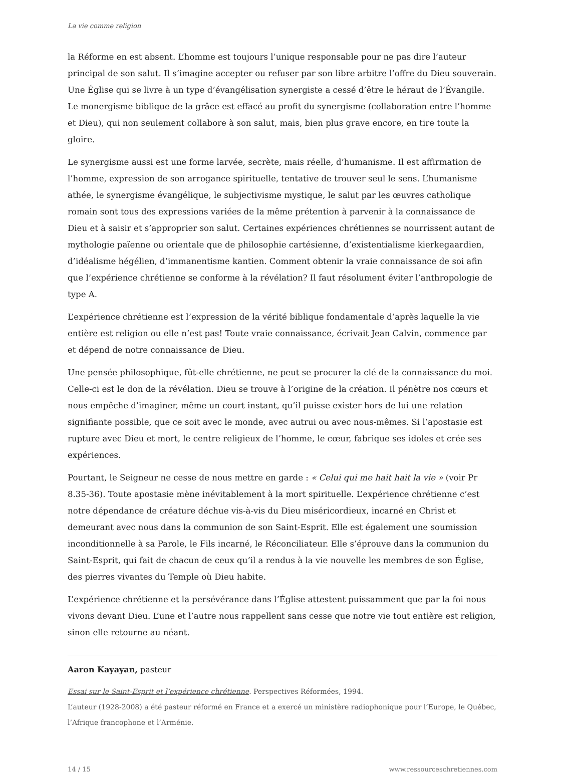La vie comme religion
la Réforme en est absent. L’homme est toujours l’unique responsable pour ne pas dire l’auteur principal de son salut. Il s’imagine accepter ou refuser par son libre arbitre l’offre du Dieu souverain. Une Église qui se livre à un type d’évangélisation synergiste a cessé d’être le héraut de l’Évangile. Le monergisme biblique de la grâce est effacé au profit du synergisme (collaboration entre l’homme et Dieu), qui non seulement collabore à son salut, mais, bien plus grave encore, en tire toute la gloire.
Le synergisme aussi est une forme larvée, secrète, mais réelle, d’humanisme. Il est affirmation de l’homme, expression de son arrogance spirituelle, tentative de trouver seul le sens. L’humanisme athée, le synergisme évangélique, le subjectivisme mystique, le salut par les œuvres catholique romain sont tous des expressions variées de la même prétention à parvenir à la connaissance de Dieu et à saisir et s’approprier son salut. Certaines expériences chrétiennes se nourrissent autant de mythologie païenne ou orientale que de philosophie cartésienne, d’existentialisme kierkegaardien, d’idéalisme hégélien, d’immanentisme kantien. Comment obtenir la vraie connaissance de soi afin que l’expérience chrétienne se conforme à la révélation? Il faut résolument éviter l’anthropologie de type A.
L’expérience chrétienne est l’expression de la vérité biblique fondamentale d’après laquelle la vie entière est religion ou elle n’est pas! Toute vraie connaissance, écrivait Jean Calvin, commence par et dépend de notre connaissance de Dieu.
Une pensée philosophique, fût-elle chrétienne, ne peut se procurer la clé de la connaissance du moi. Celle-ci est le don de la révélation. Dieu se trouve à l’origine de la création. Il pénètre nos cœurs et nous empêche d’imaginer, même un court instant, qu’il puisse exister hors de lui une relation signifiante possible, que ce soit avec le monde, avec autrui ou avec nous-mêmes. Si l’apostasie est rupture avec Dieu et mort, le centre religieux de l’homme, le cœur, fabrique ses idoles et crée ses expériences.
Pourtant, le Seigneur ne cesse de nous mettre en garde : « Celui qui me hait hait la vie » (voir Pr 8.35-36). Toute apostasie mène inévitablement à la mort spirituelle. L’expérience chrétienne c’est notre dépendance de créature déchue vis-à-vis du Dieu miséricordieux, incarné en Christ et demeurant avec nous dans la communion de son Saint-Esprit. Elle est également une soumission inconditionnelle à sa Parole, le Fils incarné, le Réconciliateur. Elle s’éprouve dans la communion du Saint-Esprit, qui fait de chacun de ceux qu’il a rendus à la vie nouvelle les membres de son Église, des pierres vivantes du Temple où Dieu habite.
L’expérience chrétienne et la persévérance dans l’Église attestent puissamment que par la foi nous vivons devant Dieu. L’une et l’autre nous rappellent sans cesse que notre vie tout entière est religion, sinon elle retourne au néant.
Aaron Kayayan, pasteur
Essai sur le Saint-Esprit et l’expérience chrétienne. Perspectives Réformées, 1994.
L’auteur (1928-2008) a été pasteur réformé en France et a exercé un ministère radiophonique pour l’Europe, le Québec, l’Afrique francophone et l’Arménie.
14 / 15 www.ressourceschretiennes.com